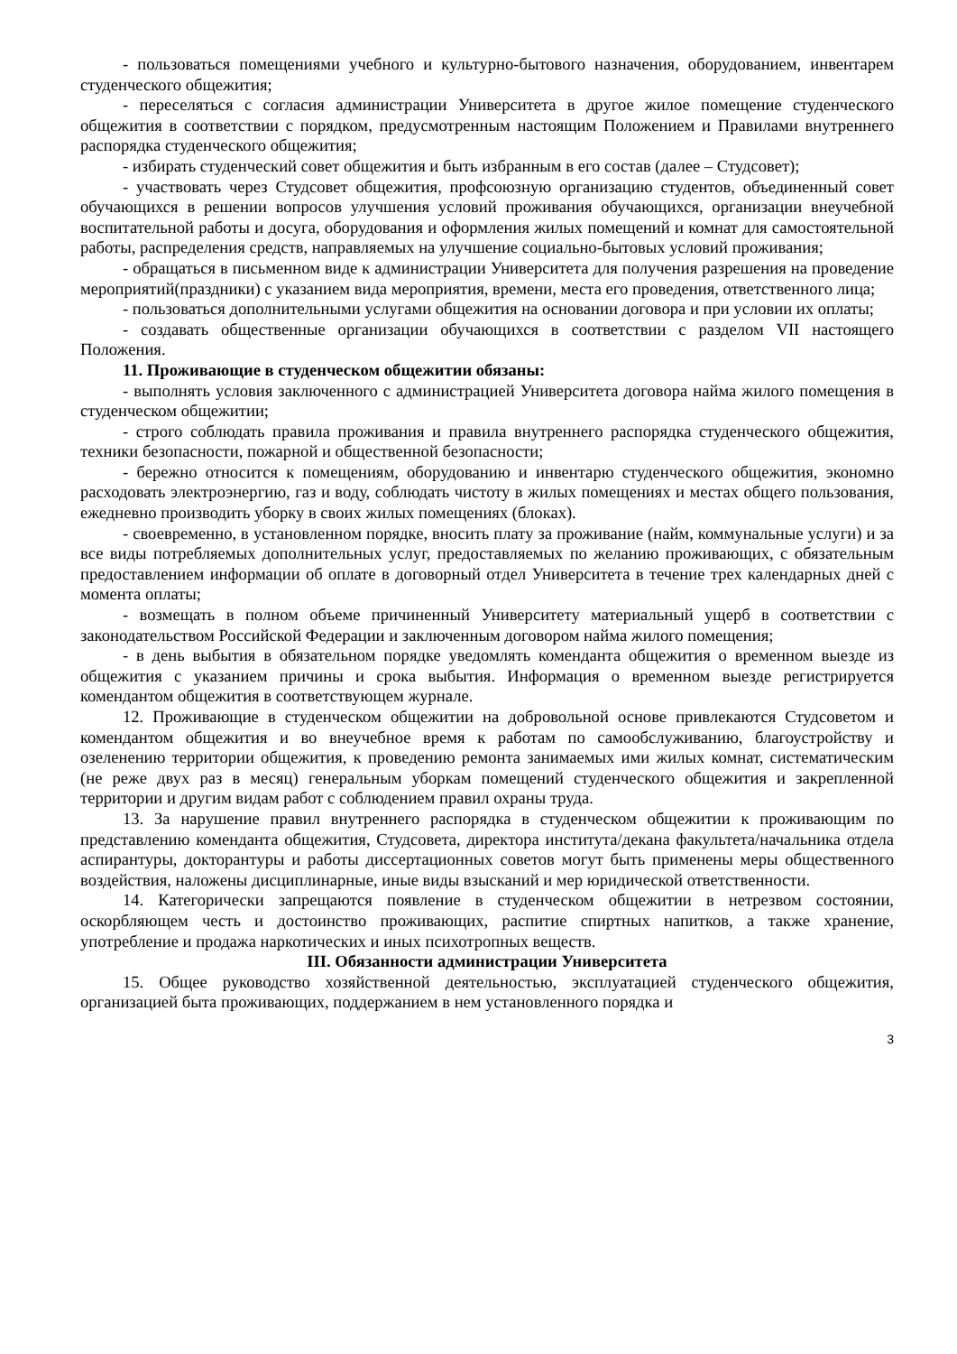- пользоваться помещениями учебного и культурно-бытового назначения, оборудованием, инвентарем студенческого общежития;
- переселяться с согласия администрации Университета в другое жилое помещение студенческого общежития в соответствии с порядком, предусмотренным настоящим Положением и Правилами внутреннего распорядка студенческого общежития;
- избирать студенческий совет общежития и быть избранным в его состав (далее – Студсовет);
- участвовать через Студсовет общежития, профсоюзную организацию студентов, объединенный совет обучающихся в решении вопросов улучшения условий проживания обучающихся, организации внеучебной воспитательной работы и досуга, оборудования и оформления жилых помещений и комнат для самостоятельной работы, распределения средств, направляемых на улучшение социально-бытовых условий проживания;
- обращаться в письменном виде к администрации Университета для получения разрешения на проведение мероприятий(праздники) с указанием вида мероприятия, времени, места его проведения, ответственного лица;
- пользоваться дополнительными услугами общежития на основании договора и при условии их оплаты;
- создавать общественные организации обучающихся в соответствии с разделом VII настоящего Положения.
11. Проживающие в студенческом общежитии обязаны:
- выполнять условия заключенного с администрацией Университета договора найма жилого помещения в студенческом общежитии;
- строго соблюдать правила проживания и правила внутреннего распорядка студенческого общежития, техники безопасности, пожарной и общественной безопасности;
- бережно относится к помещениям, оборудованию и инвентарю студенческого общежития, экономно расходовать электроэнергию, газ и воду, соблюдать чистоту в жилых помещениях и местах общего пользования, ежедневно производить уборку в своих жилых помещениях (блоках).
- своевременно, в установленном порядке, вносить плату за проживание (найм, коммунальные услуги) и за все виды потребляемых дополнительных услуг, предоставляемых по желанию проживающих, с обязательным предоставлением информации об оплате в договорный отдел Университета в течение трех календарных дней с момента оплаты;
- возмещать в полном объеме причиненный Университету материальный ущерб в соответствии с законодательством Российской Федерации и заключенным договором найма жилого помещения;
- в день выбытия в обязательном порядке уведомлять коменданта общежития о временном выезде из общежития с указанием причины и срока выбытия. Информация о временном выезде регистрируется комендантом общежития в соответствующем журнале.
12. Проживающие в студенческом общежитии на добровольной основе привлекаются Студсоветом и комендантом общежития и во внеучебное время к работам по самообслуживанию, благоустройству и озеленению территории общежития, к проведению ремонта занимаемых ими жилых комнат, систематическим (не реже двух раз в месяц) генеральным уборкам помещений студенческого общежития и закрепленной территории и другим видам работ с соблюдением правил охраны труда.
13. За нарушение правил внутреннего распорядка в студенческом общежитии к проживающим по представлению коменданта общежития, Студсовета, директора института/декана факультета/начальника отдела аспирантуры, докторантуры и работы диссертационных советов могут быть применены меры общественного воздействия, наложены дисциплинарные, иные виды взысканий и мер юридической ответственности.
14. Категорически запрещаются появление в студенческом общежитии в нетрезвом состоянии, оскорбляющем честь и достоинство проживающих, распитие спиртных напитков, а также хранение, употребление и продажа наркотических и иных психотропных веществ.
III. Обязанности администрации Университета
15. Общее руководство хозяйственной деятельностью, эксплуатацией студенческого общежития, организацией быта проживающих, поддержанием в нем установленного порядка и
3